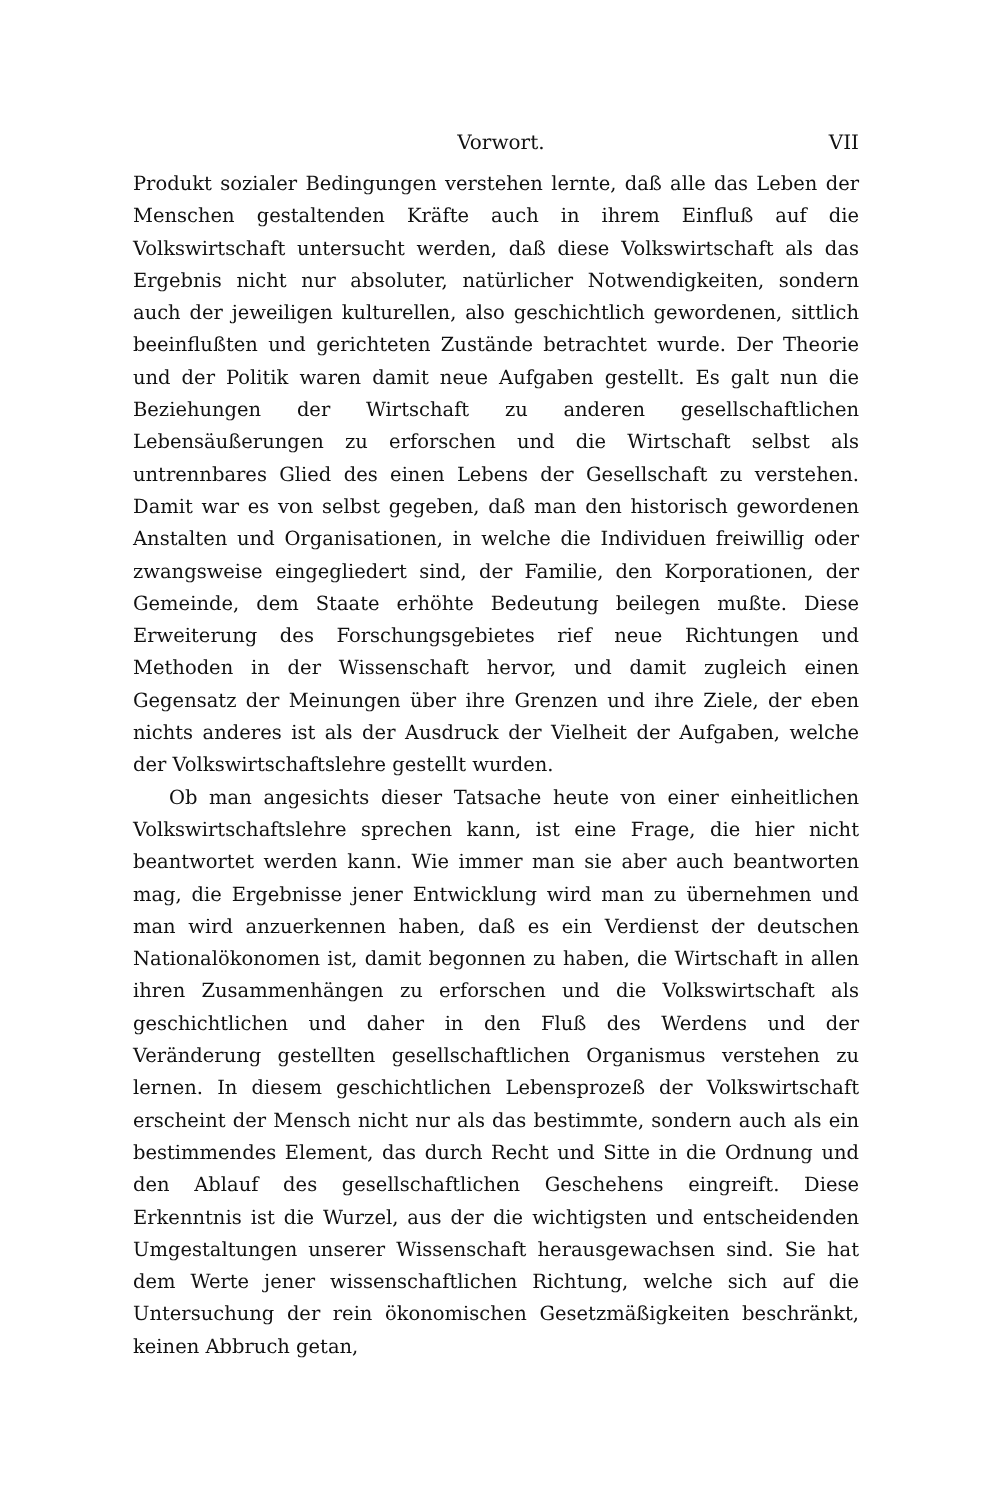Vorwort. VII
Produkt sozialer Bedingungen verstehen lernte, daß alle das Leben der Menschen gestaltenden Kräfte auch in ihrem Einfluß auf die Volkswirtschaft untersucht werden, daß diese Volkswirtschaft als das Ergebnis nicht nur absoluter, natürlicher Notwendigkeiten, sondern auch der jeweiligen kulturellen, also geschichtlich gewordenen, sittlich beeinflußten und gerichteten Zustände betrachtet wurde. Der Theorie und der Politik waren damit neue Aufgaben gestellt. Es galt nun die Beziehungen der Wirtschaft zu anderen gesellschaftlichen Lebensäußerungen zu erforschen und die Wirtschaft selbst als untrennbares Glied des einen Lebens der Gesellschaft zu verstehen. Damit war es von selbst gegeben, daß man den historisch gewordenen Anstalten und Organisationen, in welche die Individuen freiwillig oder zwangsweise eingegliedert sind, der Familie, den Korporationen, der Gemeinde, dem Staate erhöhte Bedeutung beilegen mußte. Diese Erweiterung des Forschungsgebietes rief neue Richtungen und Methoden in der Wissenschaft hervor, und damit zugleich einen Gegensatz der Meinungen über ihre Grenzen und ihre Ziele, der eben nichts anderes ist als der Ausdruck der Vielheit der Aufgaben, welche der Volkswirtschaftslehre gestellt wurden.
Ob man angesichts dieser Tatsache heute von einer einheitlichen Volkswirtschaftslehre sprechen kann, ist eine Frage, die hier nicht beantwortet werden kann. Wie immer man sie aber auch beantworten mag, die Ergebnisse jener Entwicklung wird man zu übernehmen und man wird anzuerkennen haben, daß es ein Verdienst der deutschen Nationalökonomen ist, damit begonnen zu haben, die Wirtschaft in allen ihren Zusammenhängen zu erforschen und die Volkswirtschaft als geschichtlichen und daher in den Fluß des Werdens und der Veränderung gestellten gesellschaftlichen Organismus verstehen zu lernen. In diesem geschichtlichen Lebensprozeß der Volkswirtschaft erscheint der Mensch nicht nur als das bestimmte, sondern auch als ein bestimmendes Element, das durch Recht und Sitte in die Ordnung und den Ablauf des gesellschaftlichen Geschehens eingreift. Diese Erkenntnis ist die Wurzel, aus der die wichtigsten und entscheidenden Umgestaltungen unserer Wissenschaft herausgewachsen sind. Sie hat dem Werte jener wissenschaftlichen Richtung, welche sich auf die Untersuchung der rein ökonomischen Gesetzmäßigkeiten beschränkt, keinen Abbruch getan,